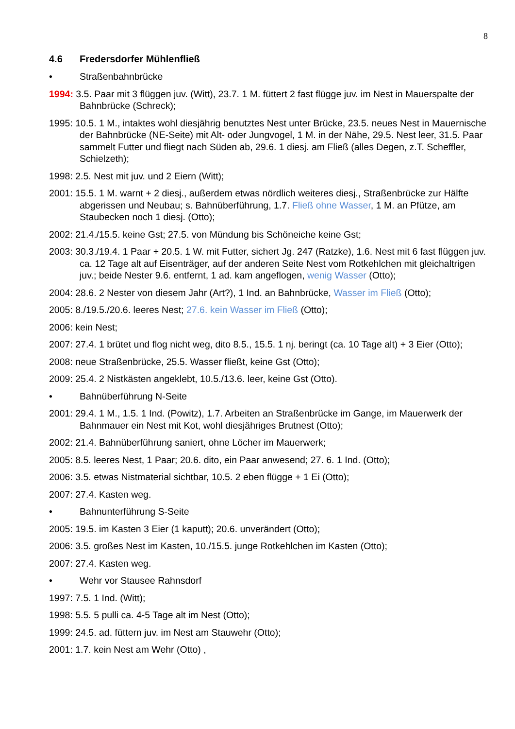8
4.6 Fredersdorfer Mühlenfließ
• Straßenbahnbrücke
1994: 3.5. Paar mit 3 flüggen juv. (Witt), 23.7. 1 M. füttert 2 fast flügge juv. im Nest in Mauerspalte der Bahnbrücke (Schreck);
1995: 10.5. 1 M., intaktes wohl diesjährig benutztes Nest unter Brücke, 23.5. neues Nest in Mauernische der Bahnbrücke (NE-Seite) mit Alt- oder Jungvogel, 1 M. in der Nähe, 29.5. Nest leer, 31.5. Paar sammelt Futter und fliegt nach Süden ab, 29.6. 1 diesj. am Fließ (alles Degen, z.T. Scheffler, Schielzeth);
1998: 2.5. Nest mit juv. und 2 Eiern (Witt);
2001: 15.5. 1 M. warnt + 2 diesj., außerdem etwas nördlich weiteres diesj., Straßenbrücke zur Hälfte abgerissen und Neubau; s. Bahnüberführung, 1.7. Fließ ohne Wasser, 1 M. an Pfütze, am Staubecken noch 1 diesj. (Otto);
2002: 21.4./15.5. keine Gst; 27.5. von Mündung bis Schöneiche keine Gst;
2003: 30.3./19.4. 1 Paar + 20.5. 1 W. mit Futter, sichert Jg. 247 (Ratzke), 1.6. Nest mit 6 fast flüggen juv. ca. 12 Tage alt auf Eisenträger, auf der anderen Seite Nest vom Rotkehlchen mit gleichaltrigen juv.; beide Nester 9.6. entfernt, 1 ad. kam angeflogen, wenig Wasser (Otto);
2004: 28.6. 2 Nester von diesem Jahr (Art?), 1 Ind. an Bahnbrücke, Wasser im Fließ (Otto);
2005: 8./19.5./20.6. leeres Nest; 27.6. kein Wasser im Fließ (Otto);
2006: kein Nest;
2007: 27.4. 1 brütet und flog nicht weg, dito 8.5., 15.5. 1 nj. beringt (ca. 10 Tage alt) + 3 Eier (Otto);
2008: neue Straßenbrücke, 25.5. Wasser fließt, keine Gst (Otto);
2009: 25.4. 2 Nistkästen angeklebt, 10.5./13.6. leer, keine Gst (Otto).
• Bahnüberführung N-Seite
2001: 29.4. 1 M., 1.5. 1 Ind. (Powitz), 1.7. Arbeiten an Straßenbrücke im Gange, im Mauerwerk der Bahnmauer ein Nest mit Kot, wohl diesjähriges Brutnest (Otto);
2002: 21.4. Bahnüberführung saniert, ohne Löcher im Mauerwerk;
2005: 8.5. leeres Nest, 1 Paar; 20.6. dito, ein Paar anwesend; 27. 6. 1 Ind. (Otto);
2006: 3.5. etwas Nistmaterial sichtbar, 10.5. 2 eben flügge + 1 Ei (Otto);
2007: 27.4. Kasten weg.
• Bahnunterführung S-Seite
2005: 19.5. im Kasten 3 Eier (1 kaputt); 20.6. unverändert (Otto);
2006: 3.5. großes Nest im Kasten, 10./15.5. junge Rotkehlchen im Kasten (Otto);
2007: 27.4. Kasten weg.
• Wehr vor Stausee Rahnsdorf
1997: 7.5. 1 Ind. (Witt);
1998: 5.5. 5 pulli ca. 4-5 Tage alt im Nest (Otto);
1999: 24.5. ad. füttern juv. im Nest am Stauwehr (Otto);
2001: 1.7. kein Nest am Wehr (Otto) ,